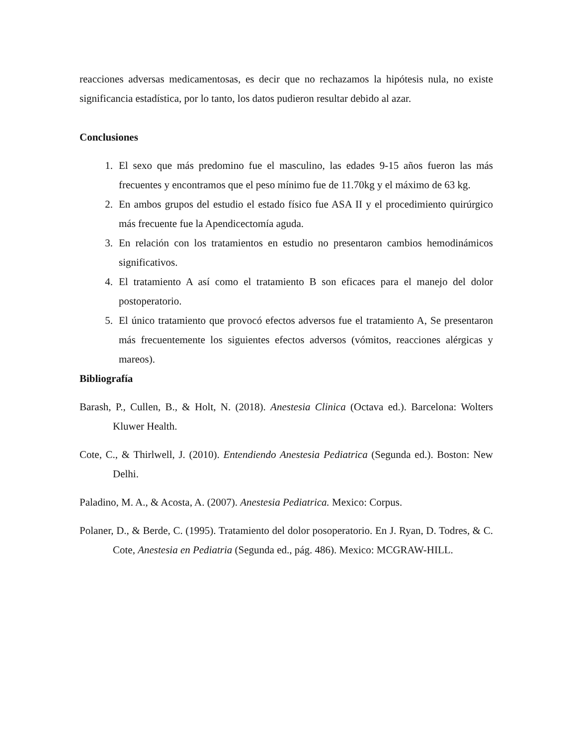reacciones adversas medicamentosas, es decir que no rechazamos la hipótesis nula, no existe significancia estadística, por lo tanto, los datos pudieron resultar debido al azar.
Conclusiones
1. El sexo que más predomino fue el masculino, las edades 9-15 años fueron las más frecuentes y encontramos que el peso mínimo fue de 11.70kg y el máximo de 63 kg.
2. En ambos grupos del estudio el estado físico fue ASA II y el procedimiento quirúrgico más frecuente fue la Apendicectomía aguda.
3. En relación con los tratamientos en estudio no presentaron cambios hemodinámicos significativos.
4. El tratamiento A así como el tratamiento B son eficaces para el manejo del dolor postoperatorio.
5. El único tratamiento que provocó efectos adversos fue el tratamiento A, Se presentaron más frecuentemente los siguientes efectos adversos (vómitos, reacciones alérgicas y mareos).
Bibliografía
Barash, P., Cullen, B., & Holt, N. (2018). Anestesia Clinica (Octava ed.). Barcelona: Wolters Kluwer Health.
Cote, C., & Thirlwell, J. (2010). Entendiendo Anestesia Pediatrica (Segunda ed.). Boston: New Delhi.
Paladino, M. A., & Acosta, A. (2007). Anestesia Pediatrica. Mexico: Corpus.
Polaner, D., & Berde, C. (1995). Tratamiento del dolor posoperatorio. En J. Ryan, D. Todres, & C. Cote, Anestesia en Pediatria (Segunda ed., pág. 486). Mexico: MCGRAW-HILL.